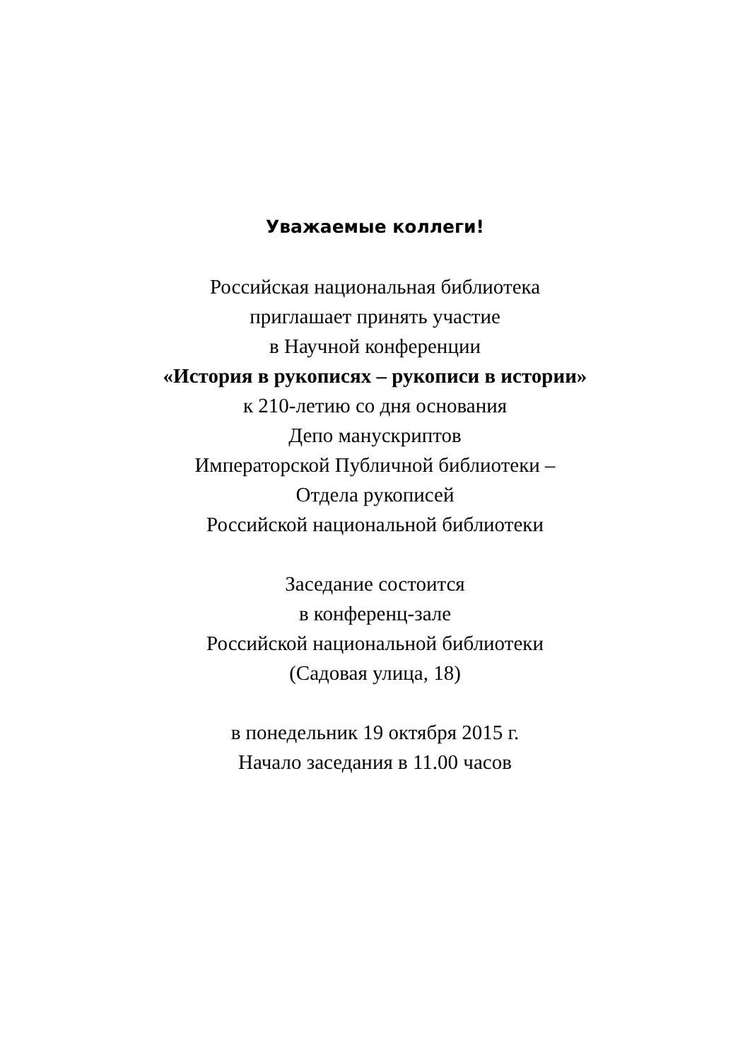Уважаемые коллеги!
Российская национальная библиотека
приглашает принять участие
в Научной конференции
«История в рукописях – рукописи в истории»
к 210-летию со дня основания
Депо манускриптов
Императорской Публичной библиотеки –
Отдела рукописей
Российской национальной библиотеки
Заседание состоится
в конференц-зале
Российской национальной библиотеки
(Садовая улица, 18)
в понедельник 19 октября 2015 г.
Начало заседания в 11.00 часов